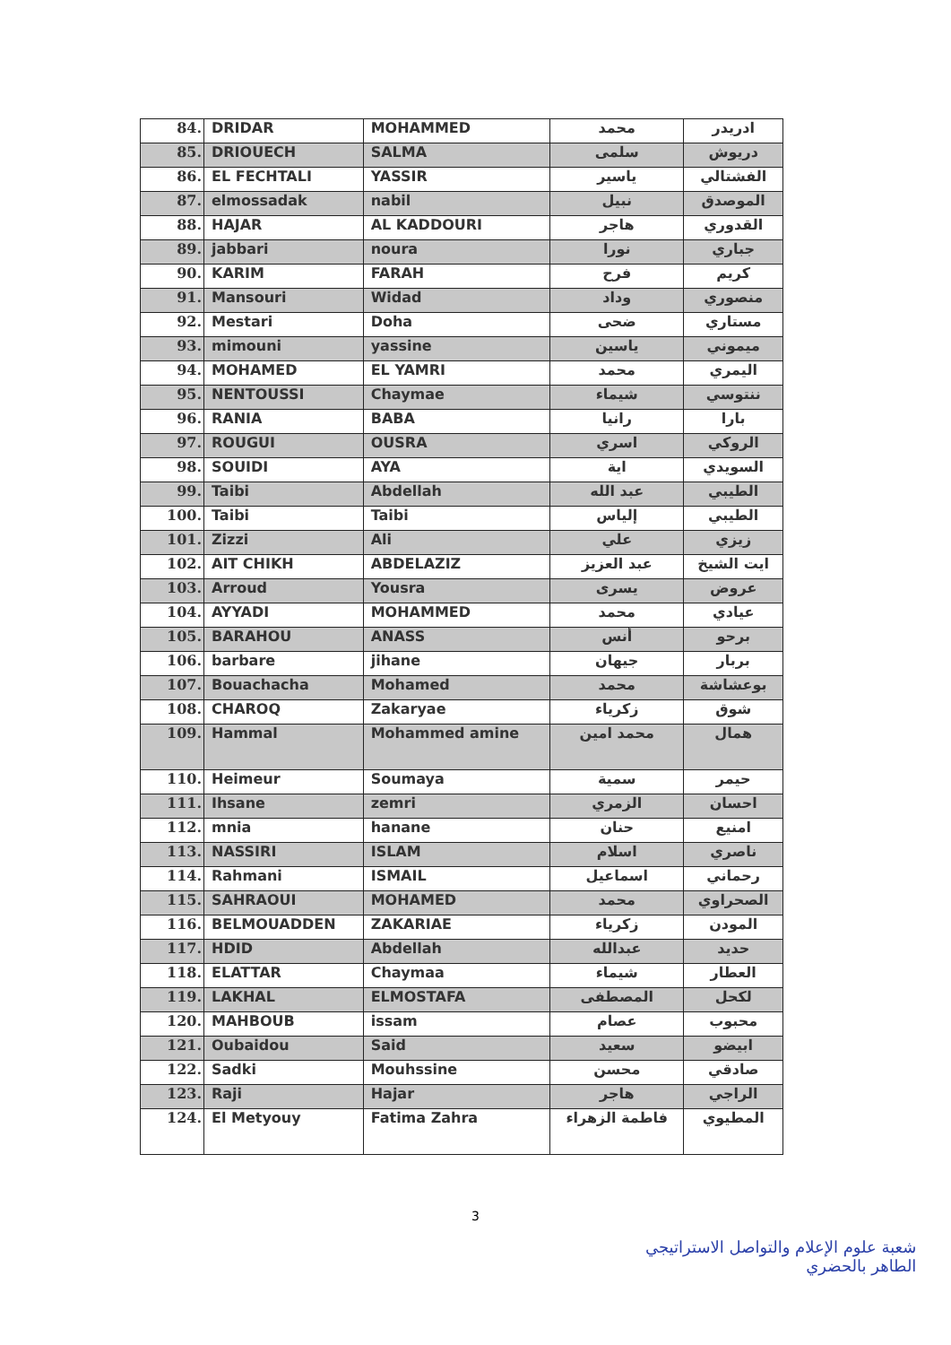| 84. | DRIDAR | MOHAMMED | محمد | ادريدر |
| 85. | DRIOUECH | SALMA | سلمى | دريوش |
| 86. | EL FECHTALI | YASSIR | ياسير | الفشتالي |
| 87. | elmossadak | nabil | نبيل | الموصدق |
| 88. | HAJAR | AL KADDOURI | هاجر | القدوري |
| 89. | jabbari | noura | نورا | جباري |
| 90. | KARIM | FARAH | فرح | كريم |
| 91. | Mansouri | Widad | وداد | منصوري |
| 92. | Mestari | Doha | ضحى | مستاري |
| 93. | mimouni | yassine | ياسين | ميموني |
| 94. | MOHAMED | EL YAMRI | محمد | اليمري |
| 95. | NENTOUSSI | Chaymae | شيماء | ننتوسي |
| 96. | RANIA | BABA | رانيا | بارا |
| 97. | ROUGUI | OUSRA | اسري | الروكي |
| 98. | SOUIDI | AYA | اية | السويدي |
| 99. | Taibi | Abdellah | عبد الله | الطيبي |
| 100. | Taibi | Taibi | إلياس | الطيبي |
| 101. | Zizzi | Ali | علي | زيزي |
| 102. | AIT CHIKH | ABDELAZIZ | عبد العزيز | ايت الشيخ |
| 103. | Arroud | Yousra | يسرى | عروض |
| 104. | AYYADI | MOHAMMED | محمد | عيادي |
| 105. | BARAHOU | ANASS | أنس | برحو |
| 106. | barbare | jihane | جيهان | بربار |
| 107. | Bouachacha | Mohamed | محمد | بوعشاشة |
| 108. | CHAROQ | Zakaryae | زكرياء | شوق |
| 109. | Hammal | Mohammed amine | محمد امين | همال |
| 110. | Heimeur | Soumaya | سمية | حيمر |
| 111. | Ihsane | zemri | الزمري | احسان |
| 112. | mnia | hanane | حنان | امنيع |
| 113. | NASSIRI | ISLAM | اسلام | ناصري |
| 114. | Rahmani | ISMAIL | اسماعيل | رحماني |
| 115. | SAHRAOUI | MOHAMED | محمد | الصحراوي |
| 116. | BELMOUADDEN | ZAKARIAE | زكرياء | المودن |
| 117. | HDID | Abdellah | عبدالله | حديد |
| 118. | ELATTAR | Chaymaa | شيماء | العطار |
| 119. | LAKHAL | ELMOSTAFA | المصطفى | لكحل |
| 120. | MAHBOUB | issam | عصام | محبوب |
| 121. | Oubaidou | Said | سعيد | ابيضو |
| 122. | Sadki | Mouhssine | محسن | صادقي |
| 123. | Raji | Hajar | هاجر | الراجي |
| 124. | El Metyouy | Fatima Zahra | فاطمة الزهراء | المطيوي |
3
شعبة علوم الإعلام والتواصل الاستراتيجي
الطاهر بالحضري